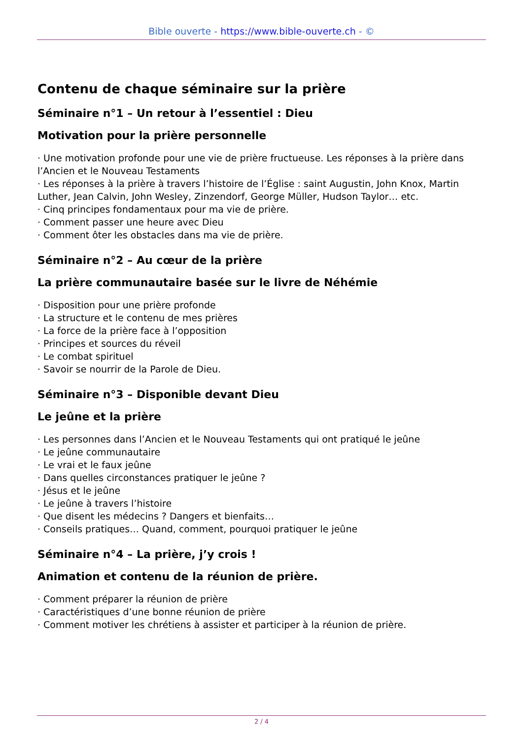Bible ouverte - https://www.bible-ouverte.ch - ©
Contenu de chaque séminaire sur la prière
Séminaire n°1 – Un retour à l’essentiel : Dieu
Motivation pour la prière personnelle
· Une motivation profonde pour une vie de prière fructueuse. Les réponses à la prière dans l’Ancien et le Nouveau Testaments
· Les réponses à la prière à travers l’histoire de l’Église : saint Augustin, John Knox, Martin Luther, Jean Calvin, John Wesley, Zinzendorf, George Müller, Hudson Taylor… etc.
· Cinq principes fondamentaux pour ma vie de prière.
· Comment passer une heure avec Dieu
· Comment ôter les obstacles dans ma vie de prière.
Séminaire n°2 – Au cœur de la prière
La prière communautaire basée sur le livre de Néhémie
· Disposition pour une prière profonde
· La structure et le contenu de mes prières
· La force de la prière face à l’opposition
· Principes et sources du réveil
· Le combat spirituel
· Savoir se nourrir de la Parole de Dieu.
Séminaire n°3 – Disponible devant Dieu
Le jeûne et la prière
· Les personnes dans l’Ancien et le Nouveau Testaments qui ont pratiqué le jeûne
· Le jeûne communautaire
· Le vrai et le faux jeûne
· Dans quelles circonstances pratiquer le jeûne ?
· Jésus et le jeûne
· Le jeûne à travers l’histoire
· Que disent les médecins ? Dangers et bienfaits…
· Conseils pratiques… Quand, comment, pourquoi pratiquer le jeûne
Séminaire n°4 – La prière, j’y crois !
Animation et contenu de la réunion de prière.
· Comment préparer la réunion de prière
· Caractéristiques d’une bonne réunion de prière
· Comment motiver les chrétiens à assister et participer à la réunion de prière.
2 / 4